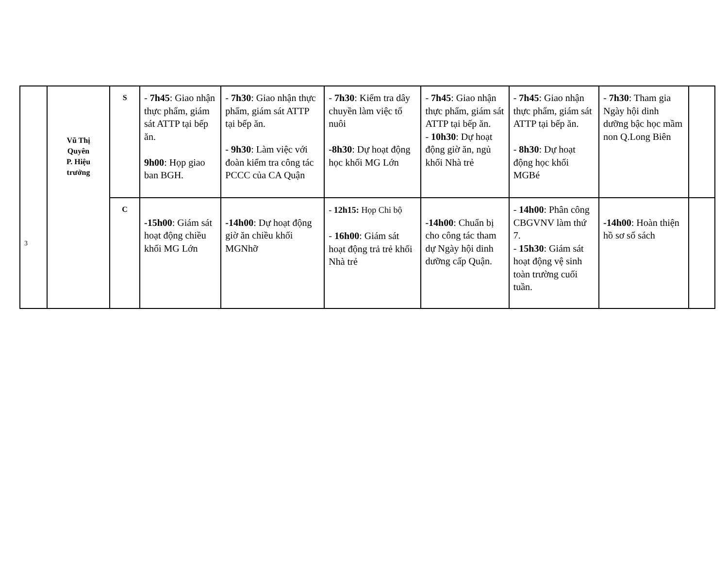| 3 | Vũ Thị Quyên P. Hiệu trưởng | S | - 7h45 : Giao nhận thực phẩm, giám sát ATTP tại bếp ăn. 9h00 : Họp giao ban BGH. | - 7h30 : Giao nhận thực phẩm, giám sát ATTP tại bếp ăn. - 9h30 : Làm việc với đoàn kiểm tra công tác PCCC của CA Quận | - 7h30 : Kiểm tra dây chuyền làm việc tổ nuôi -8h30 : Dự hoạt động học khối MG Lớn | - 7h45 : Giao nhận thực phẩm, giám sát ATTP tại bếp ăn. - 10h30 : Dự hoạt động giờ ăn, ngủ khối Nhà trẻ | - 7h45 : Giao nhận thực phẩm, giám sát ATTP tại bếp ăn. - 8h30 : Dự hoạt động học khối MGBé | - 7h30 : Tham gia Ngày hội dinh dưỡng bậc học mầm non Q.Long Biên | |
| | | C | -15h00 : Giám sát hoạt động chiều khối MG Lớn | -14h00 : Dự hoạt động giờ ăn chiều khối MGNhỡ | - 12h15: Họp Chi bộ - 16h00 : Giám sát hoạt động trả trẻ khối Nhà trẻ | -14h00 : Chuẩn bị cho công tác tham dự Ngày hội dinh dưỡng cấp Quận. | - 14h00 : Phân công CBGVNV làm thứ 7. - 15h30 : Giám sát hoạt động vệ sinh toàn trường cuối tuần. | -14h00 : Hoàn thiện hồ sơ sổ sách | |